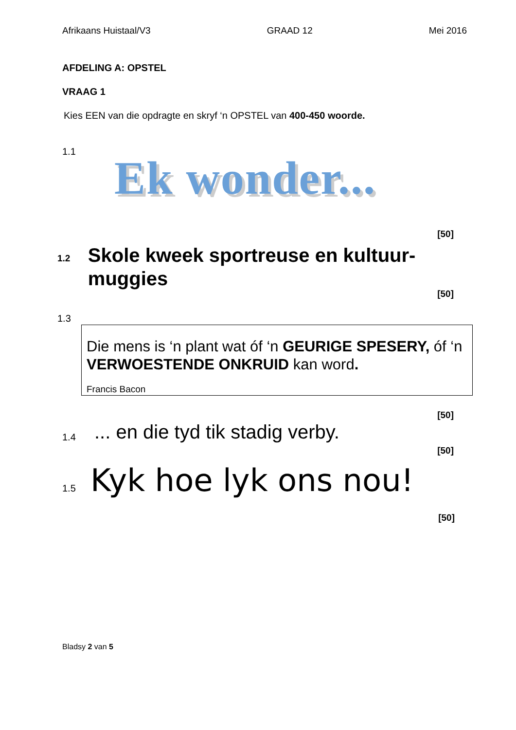Afrikaans Huistaal/V3 GRAAD 12 Mei 2016
AFDELING A: OPSTEL
VRAAG 1
Kies EEN van die opdragte en skryf ‘n OPSTEL van 400-450 woorde.
1.1 Ek wonder...
[50]
1.2 Skole kweek sportreuse en kultuur-muggies
[50]
1.3
Die mens is ‘n plant wat óf ‘n GEURIGE SPESERY, óf ‘n VERWOESTENDE ONKRUID kan word.
Francis Bacon
[50]
1.4... en die tyd tik stadig verby.
[50]
1.5 Kyk hoe lyk ons nou!
[50]
Bladsy 2 van 5